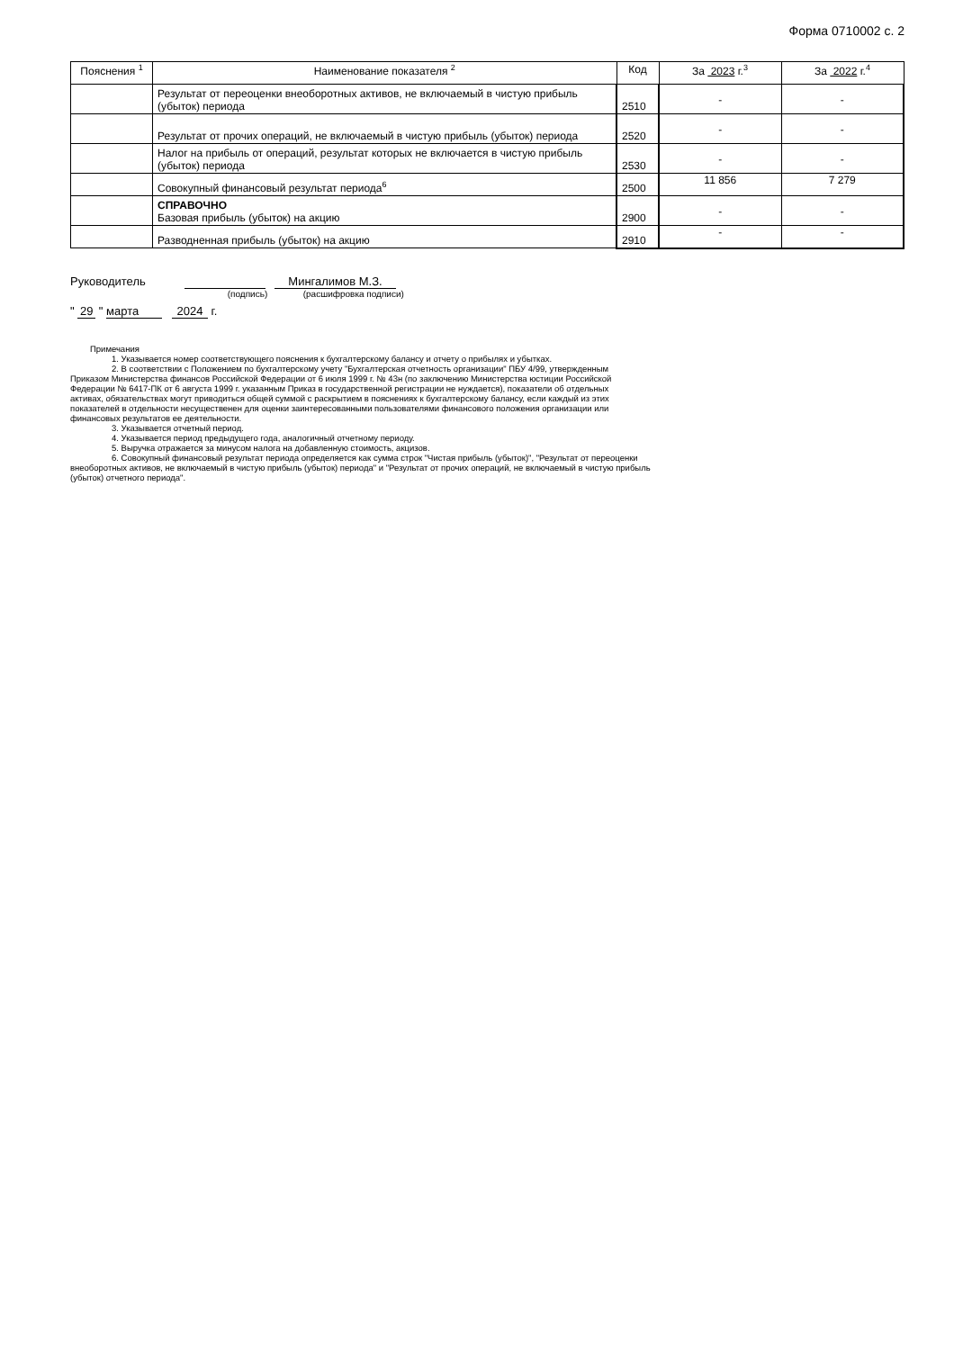Форма 0710002 с. 2
| Пояснения <sup>1</sup> | Наименование показателя <sup>2</sup> | Код | За 2023 г.<sup>3</sup> | За 2022 г.<sup>4</sup> |
| --- | --- | --- | --- | --- |
| | Результат от переоценки внеоборотных активов, не включаемый в чистую прибыль (убыток) периода | 2510 | - | - |
| | Результат от прочих операций, не включаемый в чистую прибыль (убыток) периода | 2520 | - | - |
| | Налог на прибыль от операций, результат которых не включается в чистую прибыль (убыток) периода | 2530 | - | - |
| | Совокупный финансовый результат периода<sup>6</sup> | 2500 | 11 856 | 7 279 |
| | СПРАВОЧНО Базовая прибыль (убыток) на акцию | 2900 | - | - |
| | Разводненная прибыль (убыток) на акцию | 2910 | - | - |
Руководитель Мингалимов М.З.
(подпись) (расшифровка подписи)
" 29 " марта 2024 г.
Примечания
1. Указывается номер соответствующего пояснения к бухгалтерскому балансу и отчету о прибылях и убытках.
2. В соответствии с Положением по бухгалтерскому учету "Бухгалтерская отчетность организации" ПБУ 4/99, утвержденным
Приказом Министерства финансов Российской Федерации от 6 июля 1999 г. № 43н (по заключению Министерства юстиции Российской
Федерации № 6417-ПК от 6 августа 1999 г. указанным Приказ в государственной регистрации не нуждается), показатели об отдельных
активах, обязательствах могут приводиться общей суммой с раскрытием в пояснениях к бухгалтерскому балансу, если каждый из этих
показателей в отдельности несущественен для оценки заинтересованными пользователями финансового положения организации или
финансовых результатов ее деятельности.
3. Указывается отчетный период.
4. Указывается период предыдущего года, аналогичный отчетному периоду.
5. Выручка отражается за минусом налога на добавленную стоимость, акцизов.
6. Совокупный финансовый результат периода определяется как сумма строк "Чистая прибыль (убыток)", "Результат от переоценки
внеоборотных активов, не включаемый в чистую прибыль (убыток) периода" и "Результат от прочих операций, не включаемый в чистую прибыль
(убыток) отчетного периода".